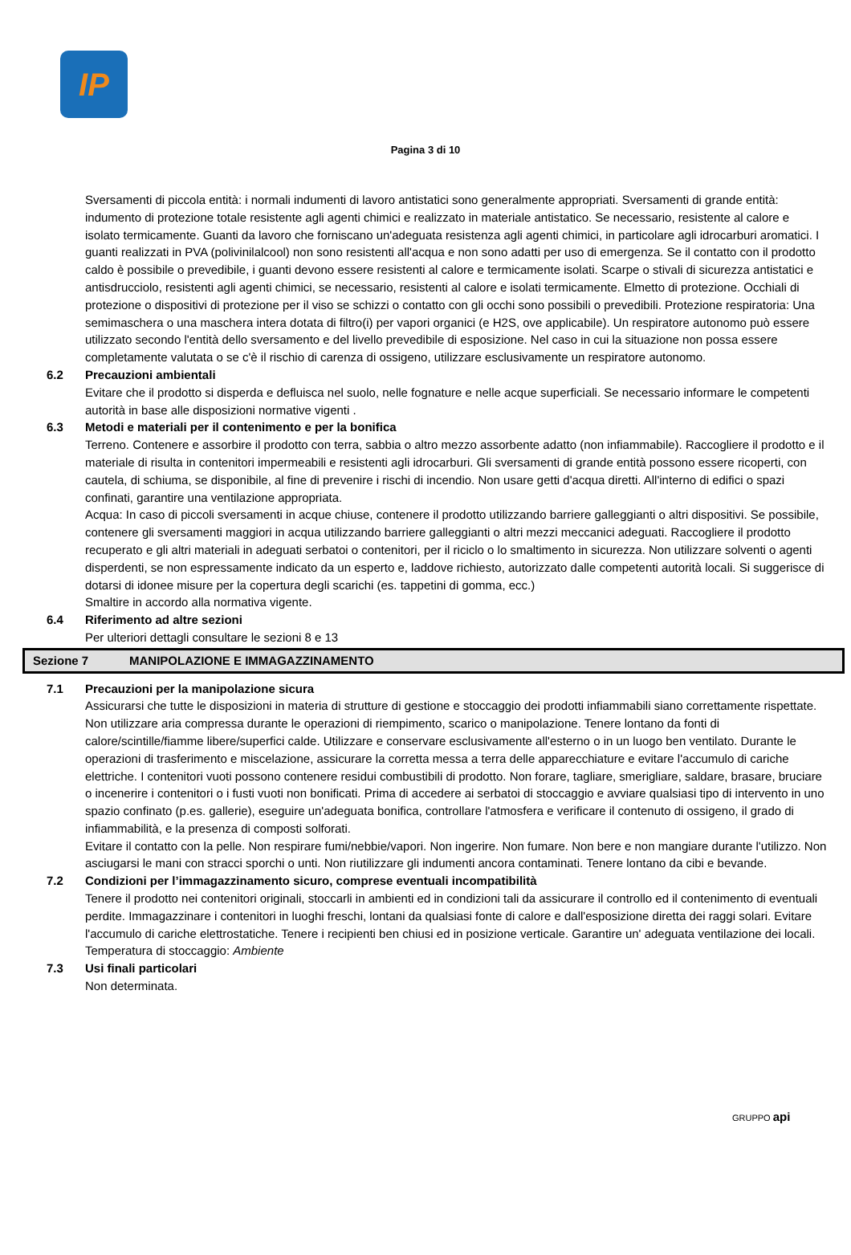IP
Pagina 3 di 10
Sversamenti di piccola entità: i normali indumenti di lavoro antistatici sono generalmente appropriati. Sversamenti di grande entità: indumento di protezione totale resistente agli agenti chimici e realizzato in materiale antistatico. Se necessario, resistente al calore e isolato termicamente. Guanti da lavoro che forniscano un'adeguata resistenza agli agenti chimici, in particolare agli idrocarburi aromatici. I guanti realizzati in PVA (polivinilalcool) non sono resistenti all'acqua e non sono adatti per uso di emergenza. Se il contatto con il prodotto caldo è possibile o prevedibile, i guanti devono essere resistenti al calore e termicamente isolati. Scarpe o stivali di sicurezza antistatici e antisdrucciolo, resistenti agli agenti chimici, se necessario, resistenti al calore e isolati termicamente. Elmetto di protezione. Occhiali di protezione o dispositivi di protezione per il viso se schizzi o contatto con gli occhi sono possibili o prevedibili. Protezione respiratoria: Una semimaschera o una maschera intera dotata di filtro(i) per vapori organici (e H2S, ove applicabile). Un respiratore autonomo può essere utilizzato secondo l'entità dello sversamento e del livello prevedibile di esposizione. Nel caso in cui la situazione non possa essere completamente valutata o se c'è il rischio di carenza di ossigeno, utilizzare esclusivamente un respiratore autonomo.
6.2 Precauzioni ambientali
Evitare che il prodotto si disperda e defluisca nel suolo, nelle fognature e nelle acque superficiali. Se necessario informare le competenti autorità in base alle disposizioni normative vigenti .
6.3 Metodi e materiali per il contenimento e per la bonifica
Terreno. Contenere e assorbire il prodotto con terra, sabbia o altro mezzo assorbente adatto (non infiammabile). Raccogliere il prodotto e il materiale di risulta in contenitori impermeabili e resistenti agli idrocarburi. Gli sversamenti di grande entità possono essere ricoperti, con cautela, di schiuma, se disponibile, al fine di prevenire i rischi di incendio. Non usare getti d'acqua diretti. All'interno di edifici o spazi confinati, garantire una ventilazione appropriata.
Acqua: In caso di piccoli sversamenti in acque chiuse, contenere il prodotto utilizzando barriere galleggianti o altri dispositivi. Se possibile, contenere gli sversamenti maggiori in acqua utilizzando barriere galleggianti o altri mezzi meccanici adeguati. Raccogliere il prodotto recuperato e gli altri materiali in adeguati serbatoi o contenitori, per il riciclo o lo smaltimento in sicurezza. Non utilizzare solventi o agenti disperdenti, se non espressamente indicato da un esperto e, laddove richiesto, autorizzato dalle competenti autorità locali. Si suggerisce di dotarsi di idonee misure per la copertura degli scarichi (es. tappetini di gomma, ecc.)
Smaltire in accordo alla normativa vigente.
6.4 Riferimento ad altre sezioni
Per ulteriori dettagli consultare le sezioni 8 e 13
Sezione 7 MANIPOLAZIONE E IMMAGAZZINAMENTO
7.1 Precauzioni per la manipolazione sicura
Assicurarsi che tutte le disposizioni in materia di strutture di gestione e stoccaggio dei prodotti infiammabili siano correttamente rispettate. Non utilizzare aria compressa durante le operazioni di riempimento, scarico o manipolazione. Tenere lontano da fonti di calore/scintille/fiamme libere/superfici calde. Utilizzare e conservare esclusivamente all'esterno o in un luogo ben ventilato. Durante le operazioni di trasferimento e miscelazione, assicurare la corretta messa a terra delle apparecchiature e evitare l'accumulo di cariche elettriche. I contenitori vuoti possono contenere residui combustibili di prodotto. Non forare, tagliare, smerigliare, saldare, brasare, bruciare o incenerire i contenitori o i fusti vuoti non bonificati. Prima di accedere ai serbatoi di stoccaggio e avviare qualsiasi tipo di intervento in uno spazio confinato (p.es. gallerie), eseguire un'adeguata bonifica, controllare l'atmosfera e verificare il contenuto di ossigeno, il grado di infiammabilità, e la presenza di composti solforati.
Evitare il contatto con la pelle. Non respirare fumi/nebbie/vapori. Non ingerire. Non fumare. Non bere e non mangiare durante l'utilizzo. Non asciugarsi le mani con stracci sporchi o unti. Non riutilizzare gli indumenti ancora contaminati. Tenere lontano da cibi e bevande.
7.2 Condizioni per l’immagazzinamento sicuro, comprese eventuali incompatibilità
Tenere il prodotto nei contenitori originali, stoccarli in ambienti ed in condizioni tali da assicurare il controllo ed il contenimento di eventuali perdite. Immagazzinare i contenitori in luoghi freschi, lontani da qualsiasi fonte di calore e dall'esposizione diretta dei raggi solari. Evitare l'accumulo di cariche elettrostatiche. Tenere i recipienti ben chiusi ed in posizione verticale. Garantire un' adeguata ventilazione dei locali. Temperatura di stoccaggio: Ambiente
7.3 Usi finali particolari
Non determinata.
GRUPPO api